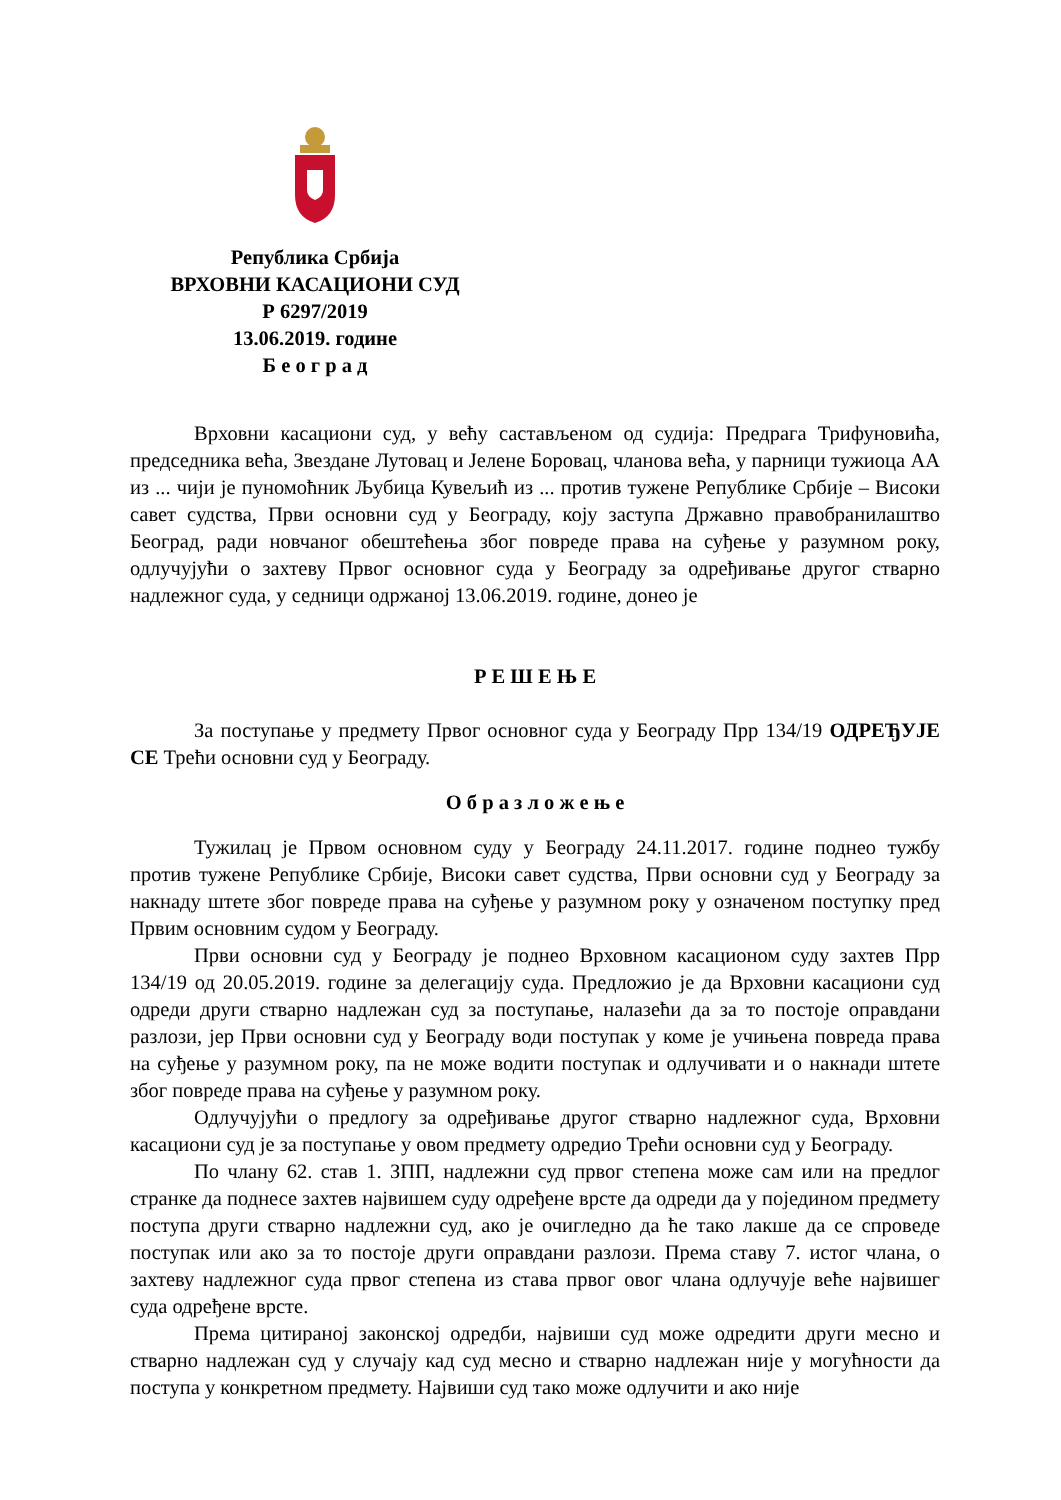Република Србија
ВРХОВНИ КАСАЦИОНИ СУД
Р 6297/2019
13.06.2019. године
Б е о г р а д
Врховни касациони суд, у већу састављеном од судија: Предрага Трифуновића, председника већа, Звездане Лутовац и Јелене Боровац, чланова већа, у парници тужиоца АА из ... чији је пуномоћник Љубица Кувељић из ... против тужене Републике Србије – Високи савет судства, Први основни суд у Београду, коју заступа Државно правобранилаштво Београд, ради новчаног обештећења због повреде права на суђење у разумном року, одлучујући о захтеву Првог основног суда у Београду за одређивање другог стварно надлежног суда, у седници одржаној 13.06.2019. године, донео је
Р Е Ш Е Њ Е
За поступање у предмету Првог основног суда у Београду Прр 134/19 ОДРЕЂУЈЕ СЕ Трећи основни суд у Београду.
О б р а з л о ж е њ е
Тужилац је Првом основном суду у Београду 24.11.2017. године поднео тужбу против тужене Републике Србије, Високи савет судства, Први основни суд у Београду за накнаду штете због повреде права на суђење у разумном року у означеном поступку пред Првим основним судом у Београду.
Први основни суд у Београду је поднео Врховном касационом суду захтев Прр 134/19 од 20.05.2019. године за делегацију суда. Предложио је да Врховни касациони суд одреди други стварно надлежан суд за поступање, налазећи да за то постоје оправдани разлози, јер Први основни суд у Београду води поступак у коме је учињена повреда права на суђење у разумном року, па не може водити поступак и одлучивати и о накнади штете због повреде права на суђење у разумном року.
Одлучујући о предлогу за одређивање другог стварно надлежног суда, Врховни касациони суд је за поступање у овом предмету одредио Трећи основни суд у Београду.
По члану 62. став 1. ЗПП, надлежни суд првог степена може сам или на предлог странке да поднесе захтев највишем суду одређене врсте да одреди да у појединoм предмету поступа други стварно надлежни суд, ако је очигледно да ће тако лакше да се спроведе поступак или ако за то постоје други оправдани разлози. Према ставу 7. истог члана, о захтеву надлежног суда првог степена из става првог овог члана одлучује веће највишег суда одређене врсте.
Према цитираној законској одредби, највиши суд може одредити други месно и стварно надлежан суд у случају кад суд месно и стварно надлежан није у могућности да поступа у конкретном предмету. Највиши суд тако може одлучити и ако није